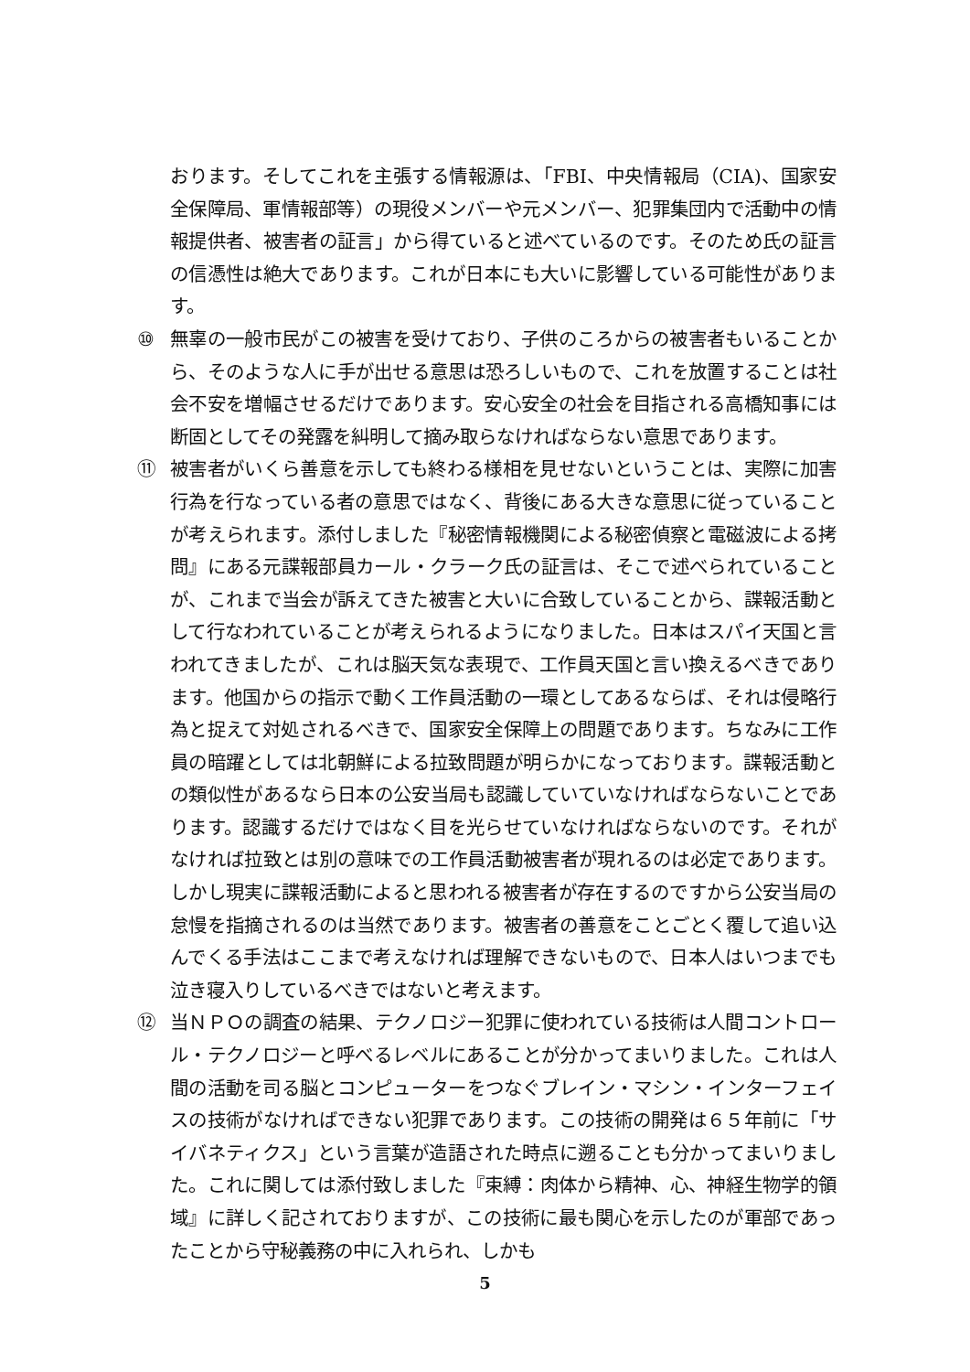おります。そしてこれを主張する情報源は、「FBI、中央情報局（CIA)、国家安全保障局、軍情報部等）の現役メンバーや元メンバー、犯罪集団内で活動中の情報提供者、被害者の証言」から得ていると述べているのです。そのため氏の証言の信憑性は絶大であります。これが日本にも大いに影響している可能性があります。
⑩ 無辜の一般市民がこの被害を受けており、子供のころからの被害者もいることから、そのような人に手が出せる意思は恐ろしいもので、これを放置することは社会不安を増幅させるだけであります。安心安全の社会を目指される高橋知事には断固としてその発露を糾明して摘み取らなければならない意思であります。
⑪ 被害者がいくら善意を示しても終わる様相を見せないということは、実際に加害行為を行なっている者の意思ではなく、背後にある大きな意思に従っていることが考えられます。添付しました『秘密情報機関による秘密偵察と電磁波による拷問』にある元諜報部員カール・クラーク氏の証言は、そこで述べられていることが、これまで当会が訴えてきた被害と大いに合致していることから、諜報活動として行なわれていることが考えられるようになりました。日本はスパイ天国と言われてきましたが、これは脳天気な表現で、工作員天国と言い換えるべきであります。他国からの指示で動く工作員活動の一環としてあるならば、それは侵略行為と捉えて対処されるべきで、国家安全保障上の問題であります。ちなみに工作員の暗躍としては北朝鮮による拉致問題が明らかになっております。諜報活動との類似性があるなら日本の公安当局も認識していていなければならないことであります。認識するだけではなく目を光らせていなければならないのです。それがなければ拉致とは別の意味での工作員活動被害者が現れるのは必定であります。しかし現実に諜報活動によると思われる被害者が存在するのですから公安当局の怠慢を指摘されるのは当然であります。被害者の善意をことごとく覆して追い込んでくる手法はここまで考えなければ理解できないもので、日本人はいつまでも泣き寝入りしているべきではないと考えます。
⑫ 当ＮＰＯの調査の結果、テクノロジー犯罪に使われている技術は人間コントロール・テクノロジーと呼べるレベルにあることが分かってまいりました。これは人間の活動を司る脳とコンピューターをつなぐブレイン・マシン・インターフェイスの技術がなければできない犯罪であります。この技術の開発は６５年前に「サイバネティクス」という言葉が造語された時点に遡ることも分かってまいりました。これに関しては添付致しました『束縛：肉体から精神、心、神経生物学的領域』に詳しく記されておりますが、この技術に最も関心を示したのが軍部であったことから守秘義務の中に入れられ、しかも
5